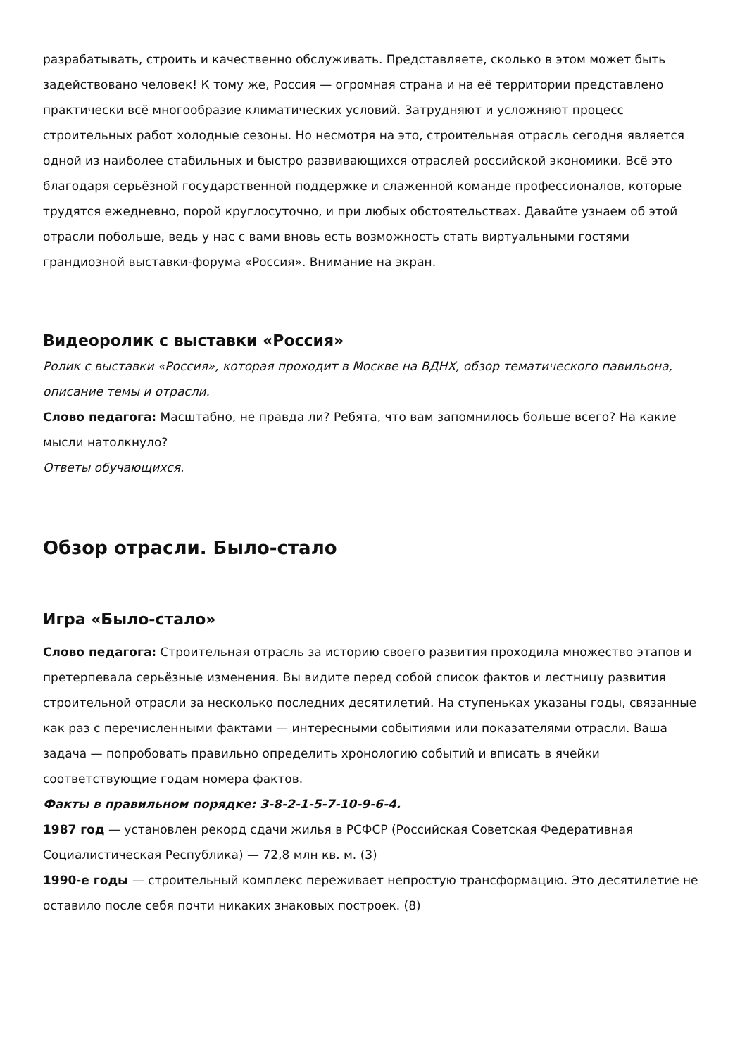разрабатывать, строить и качественно обслуживать. Представляете, сколько в этом может быть задействовано человек! К тому же, Россия — огромная страна и на её территории представлено практически всё многообразие климатических условий. Затрудняют и усложняют процесс строительных работ холодные сезоны. Но несмотря на это, строительная отрасль сегодня является одной из наиболее стабильных и быстро развивающихся отраслей российской экономики. Всё это благодаря серьёзной государственной поддержке и слаженной команде профессионалов, которые трудятся ежедневно, порой круглосуточно, и при любых обстоятельствах. Давайте узнаем об этой отрасли побольше, ведь у нас с вами вновь есть возможность стать виртуальными гостями грандиозной выставки-форума «Россия». Внимание на экран.
Видеоролик с выставки «Россия»
Ролик с выставки «Россия», которая проходит в Москве на ВДНХ, обзор тематического павильона, описание темы и отрасли.
Слово педагога: Масштабно, не правда ли? Ребята, что вам запомнилось больше всего? На какие мысли натолкнуло?
Ответы обучающихся.
Обзор отрасли. Было-стало
Игра «Было-стало»
Слово педагога: Строительная отрасль за историю своего развития проходила множество этапов и претерпевала серьёзные изменения. Вы видите перед собой список фактов и лестницу развития строительной отрасли за несколько последних десятилетий. На ступеньках указаны годы, связанные как раз с перечисленными фактами — интересными событиями или показателями отрасли. Ваша задача — попробовать правильно определить хронологию событий и вписать в ячейки соответствующие годам номера фактов.
Факты в правильном порядке: 3-8-2-1-5-7-10-9-6-4.
1987 год — установлен рекорд сдачи жилья в РСФСР (Российская Советская Федеративная Социалистическая Республика) — 72,8 млн кв. м. (3)
1990-е годы — строительный комплекс переживает непростую трансформацию. Это десятилетие не оставило после себя почти никаких знаковых построек. (8)